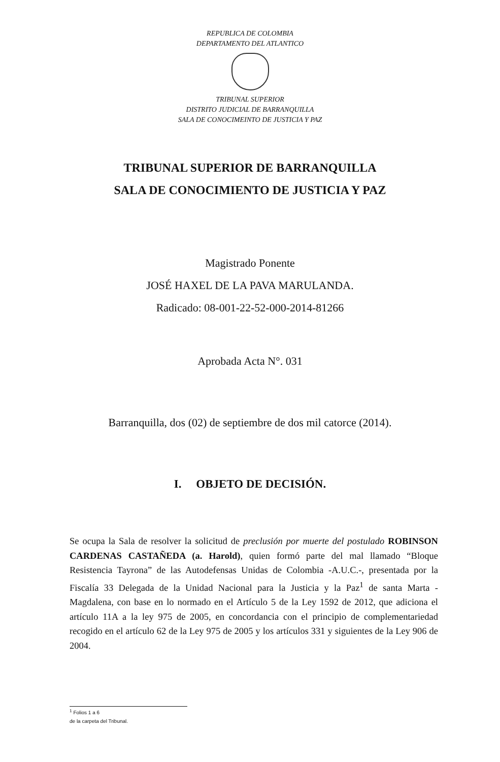REPUBLICA DE COLOMBIA
DEPARTAMENTO DEL ATLANTICO
TRIBUNAL SUPERIOR
DISTRITO JUDICIAL DE BARRANQUILLA
SALA DE CONOCIMEINTO DE JUSTICIA Y PAZ
TRIBUNAL SUPERIOR DE BARRANQUILLA
SALA DE CONOCIMIENTO DE JUSTICIA Y PAZ
Magistrado Ponente
JOSÉ HAXEL DE LA PAVA MARULANDA.
Radicado: 08-001-22-52-000-2014-81266
Aprobada Acta N°. 031
Barranquilla, dos (02) de septiembre de dos mil catorce (2014).
I. OBJETO DE DECISIÓN.
Se ocupa la Sala de resolver la solicitud de preclusión por muerte del postulado ROBINSON CARDENAS CASTAÑEDA (a. Harold), quien formó parte del mal llamado “Bloque Resistencia Tayrona” de las Autodefensas Unidas de Colombia -A.U.C.-, presentada por la Fiscalía 33 Delegada de la Unidad Nacional para la Justicia y la Paz<sup>1</sup> de santa Marta - Magdalena, con base en lo normado en el Artículo 5 de la Ley 1592 de 2012, que adiciona el artículo 11A a la ley 975 de 2005, en concordancia con el principio de complementariedad recogido en el artículo 62 de la Ley 975 de 2005 y los artículos 331 y siguientes de la Ley 906 de 2004.
<sup>1</sup> Folios 1 a 6
de la carpeta del Tribunal.